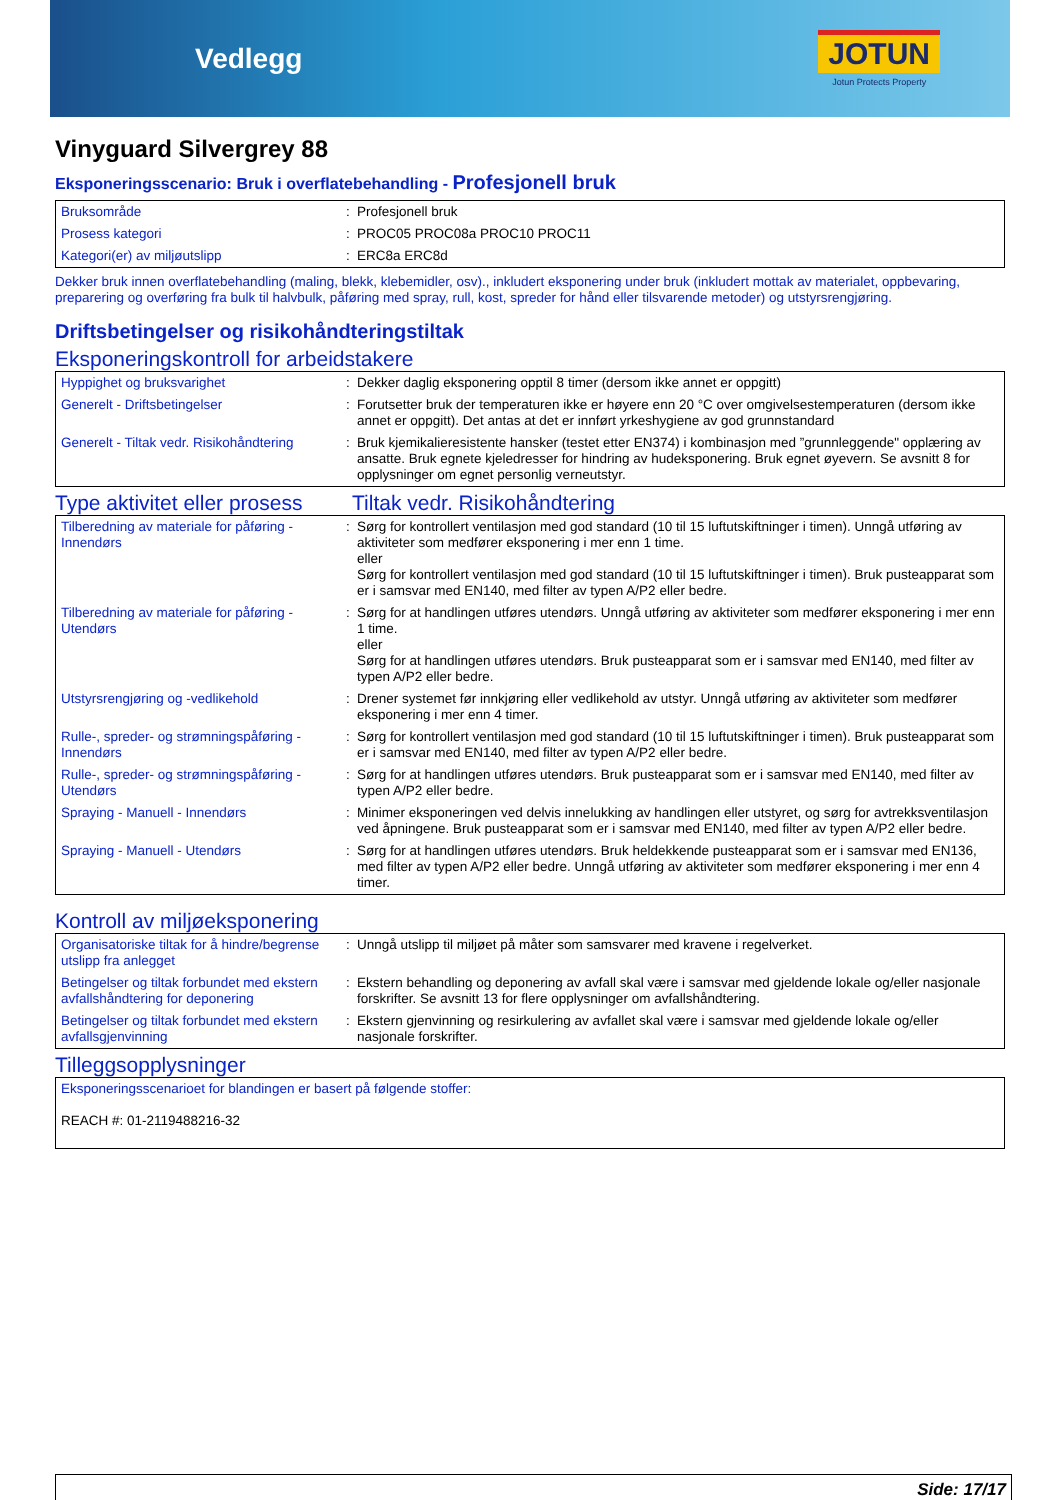Vedlegg
JOTUN
Jotun Protects Property
Vinyguard Silvergrey 88
Eksponeringsscenario: Bruk i overflatebehandling - Profesjonell bruk
| Bruksområde | : | Profesjonell bruk |
| Prosess kategori | : | PROC05 PROC08a PROC10 PROC11 |
| Kategori(er) av miljøutslipp | : | ERC8a ERC8d |
Dekker bruk innen overflatebehandling (maling, blekk, klebemidler, osv)., inkludert eksponering under bruk (inkludert mottak av materialet, oppbevaring, preparering og overføring fra bulk til halvbulk, påføring med spray, rull, kost, spreder for hånd eller tilsvarende metoder) og utstyrsrengjøring.
Driftsbetingelser og risikohåndteringstiltak
Eksponeringskontroll for arbeidstakere
| Hyppighet og bruksvarighet | : | Dekker daglig eksponering opptil 8 timer (dersom ikke annet er oppgitt) |
| Generelt - Driftsbetingelser | : | Forutsetter bruk der temperaturen ikke er høyere enn 20 °C over omgivelsestemperaturen (dersom ikke annet er oppgitt). Det antas at det er innført yrkeshygiene av god grunnstandard |
| Generelt - Tiltak vedr. Risikohåndtering | : | Bruk kjemikalieresistente hansker (testet etter EN374) i kombinasjon med ”grunnleggende" opplæring av ansatte. Bruk egnete kjeledresser for hindring av hudeksponering. Bruk egnet øyevern. Se avsnitt 8 for opplysninger om egnet personlig verneutstyr. |
Type aktivitet eller prosess
Tiltak vedr. Risikohåndtering
| Tilberedning av materiale for påføring - Innendørs | : | Sørg for kontrollert ventilasjon med god standard (10 til 15 luftutskiftninger i timen). Unngå utføring av aktiviteter som medfører eksponering i mer enn 1 time. eller Sørg for kontrollert ventilasjon med god standard (10 til 15 luftutskiftninger i timen). Bruk pusteapparat som er i samsvar med EN140, med filter av typen A/P2 eller bedre. |
| Tilberedning av materiale for påføring - Utendørs | : | Sørg for at handlingen utføres utendørs. Unngå utføring av aktiviteter som medfører eksponering i mer enn 1 time. eller Sørg for at handlingen utføres utendørs. Bruk pusteapparat som er i samsvar med EN140, med filter av typen A/P2 eller bedre. |
| Utstyrsrengjøring og -vedlikehold | : | Drener systemet før innkjøring eller vedlikehold av utstyr. Unngå utføring av aktiviteter som medfører eksponering i mer enn 4 timer. |
| Rulle-, spreder- og strømningspåføring - Innendørs | : | Sørg for kontrollert ventilasjon med god standard (10 til 15 luftutskiftninger i timen). Bruk pusteapparat som er i samsvar med EN140, med filter av typen A/P2 eller bedre. |
| Rulle-, spreder- og strømningspåføring - Utendørs | : | Sørg for at handlingen utføres utendørs. Bruk pusteapparat som er i samsvar med EN140, med filter av typen A/P2 eller bedre. |
| Spraying - Manuell - Innendørs | : | Minimer eksponeringen ved delvis innelukking av handlingen eller utstyret, og sørg for avtrekksventilasjon ved åpningene. Bruk pusteapparat som er i samsvar med EN140, med filter av typen A/P2 eller bedre. |
| Spraying - Manuell - Utendørs | : | Sørg for at handlingen utføres utendørs. Bruk heldekkende pusteapparat som er i samsvar med EN136, med filter av typen A/P2 eller bedre. Unngå utføring av aktiviteter som medfører eksponering i mer enn 4 timer. |
Kontroll av miljøeksponering
| Organisatoriske tiltak for å hindre/begrense utslipp fra anlegget | : | Unngå utslipp til miljøet på måter som samsvarer med kravene i regelverket. |
| Betingelser og tiltak forbundet med ekstern avfallshåndtering for deponering | : | Ekstern behandling og deponering av avfall skal være i samsvar med gjeldende lokale og/eller nasjonale forskrifter. Se avsnitt 13 for flere opplysninger om avfallshåndtering. |
| Betingelser og tiltak forbundet med ekstern avfallsgjenvinning | : | Ekstern gjenvinning og resirkulering av avfallet skal være i samsvar med gjeldende lokale og/eller nasjonale forskrifter. |
Tilleggsopplysninger
| Eksponeringsscenarioet for blandingen er basert på følgende stoffer: REACH #: 01-2119488216-32 |
Side: 17/17